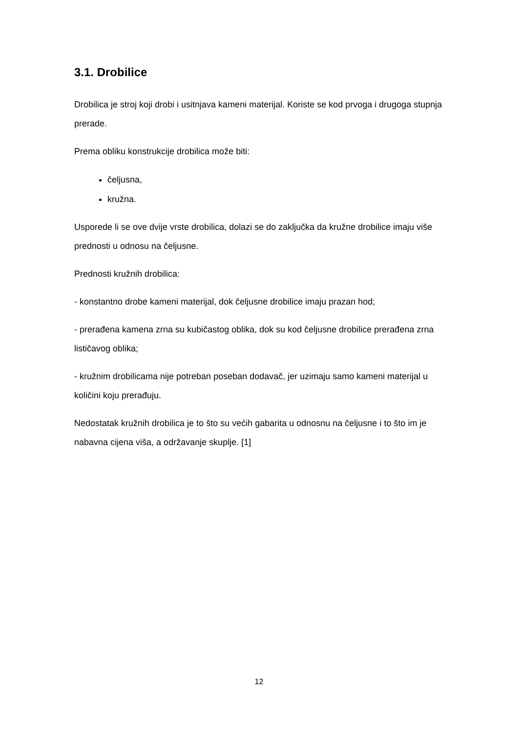3.1. Drobilice
Drobilica je stroj koji drobi i usitnjava kameni materijal. Koriste se kod prvoga i drugoga stupnja prerade.
Prema obliku konstrukcije drobilica može biti:
čeljusna,
kružna.
Usporede li se ove dvije vrste drobilica, dolazi se do zaključka da kružne drobilice imaju više prednosti u odnosu na čeljusne.
Prednosti kružnih drobilica:
- konstantno drobe kameni materijal, dok čeljusne drobilice imaju prazan hod;
- prerađena kamena zrna su kubičastog oblika, dok su kod čeljusne drobilice prerađena zrna lističavog oblika;
- kružnim drobilicama nije potreban poseban dodavač, jer uzimaju samo kameni materijal u količini koju prerađuju.
Nedostatak kružnih drobilica je to što su većih gabarita u odnosnu na čeljusne i to što im je nabavna cijena viša, a održavanje skuplje. [1]
12